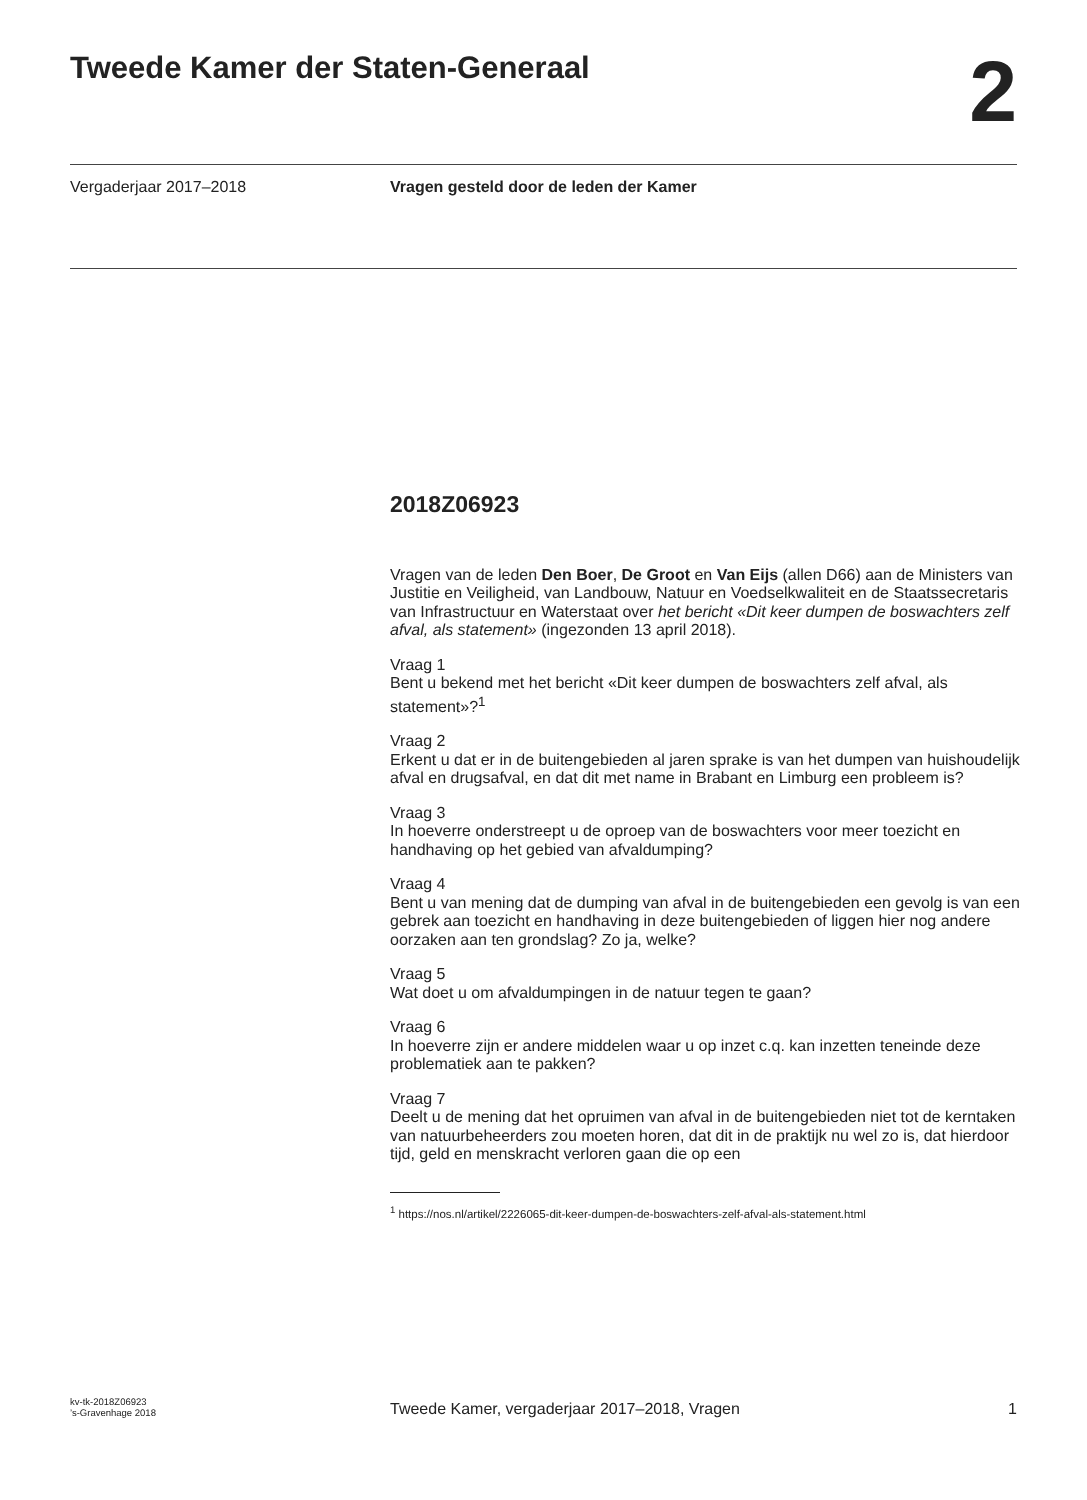Tweede Kamer der Staten-Generaal
2
Vergaderjaar 2017–2018 Vragen gesteld door de leden der Kamer
2018Z06923
Vragen van de leden Den Boer, De Groot en Van Eijs (allen D66) aan de Ministers van Justitie en Veiligheid, van Landbouw, Natuur en Voedselkwaliteit en de Staatssecretaris van Infrastructuur en Waterstaat over het bericht «Dit keer dumpen de boswachters zelf afval, als statement» (ingezonden 13 april 2018).
Vraag 1
Bent u bekend met het bericht «Dit keer dumpen de boswachters zelf afval, als statement»?<sup>1</sup>
Vraag 2
Erkent u dat er in de buitengebieden al jaren sprake is van het dumpen van huishoudelijk afval en drugsafval, en dat dit met name in Brabant en Limburg een probleem is?
Vraag 3
In hoeverre onderstreept u de oproep van de boswachters voor meer toezicht en handhaving op het gebied van afvaldumping?
Vraag 4
Bent u van mening dat de dumping van afval in de buitengebieden een gevolg is van een gebrek aan toezicht en handhaving in deze buitengebieden of liggen hier nog andere oorzaken aan ten grondslag? Zo ja, welke?
Vraag 5
Wat doet u om afvaldumpingen in de natuur tegen te gaan?
Vraag 6
In hoeverre zijn er andere middelen waar u op inzet c.q. kan inzetten teneinde deze problematiek aan te pakken?
Vraag 7
Deelt u de mening dat het opruimen van afval in de buitengebieden niet tot de kerntaken van natuurbeheerders zou moeten horen, dat dit in de praktijk nu wel zo is, dat hierdoor tijd, geld en menskracht verloren gaan die op een
<sup>1</sup> https://nos.nl/artikel/2226065-dit-keer-dumpen-de-boswachters-zelf-afval-als-statement.html
kv-tk-2018Z06923
’s-Gravenhage 2018
Tweede Kamer, vergaderjaar 2017–2018, Vragen
1